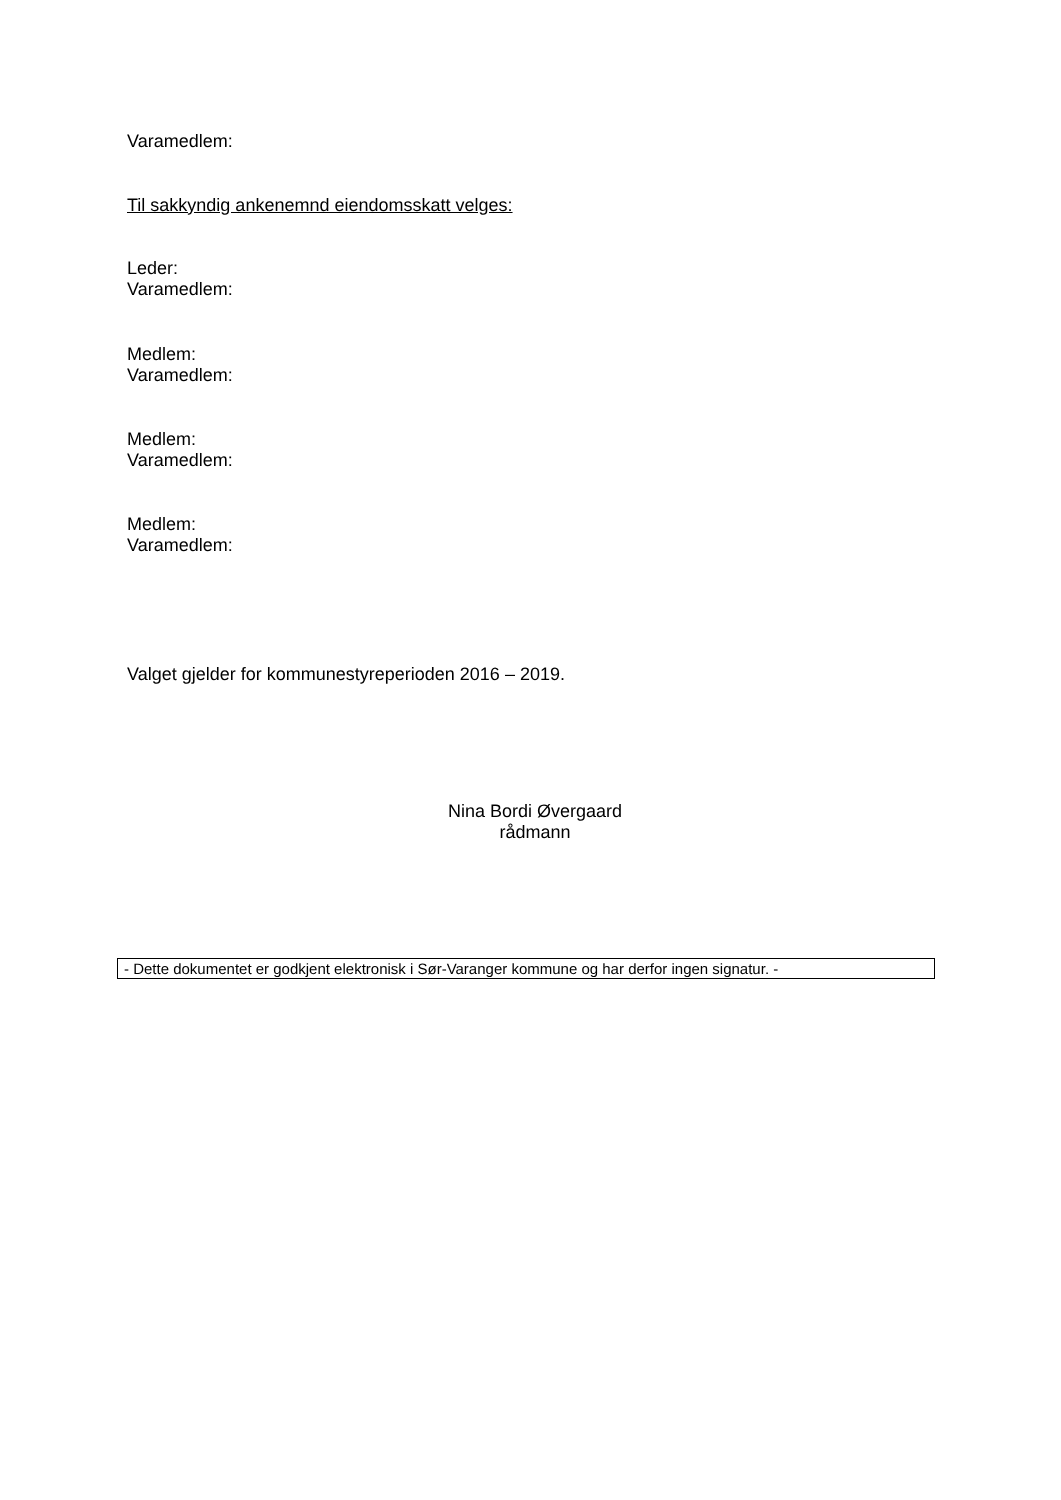Varamedlem:
Til sakkyndig ankenemnd eiendomsskatt velges:
Leder:
Varamedlem:
Medlem:
Varamedlem:
Medlem:
Varamedlem:
Medlem:
Varamedlem:
Valget gjelder for kommunestyreperioden 2016 – 2019.
Nina Bordi Øvergaard
rådmann
- Dette dokumentet er godkjent elektronisk i Sør-Varanger kommune og har derfor ingen signatur. -